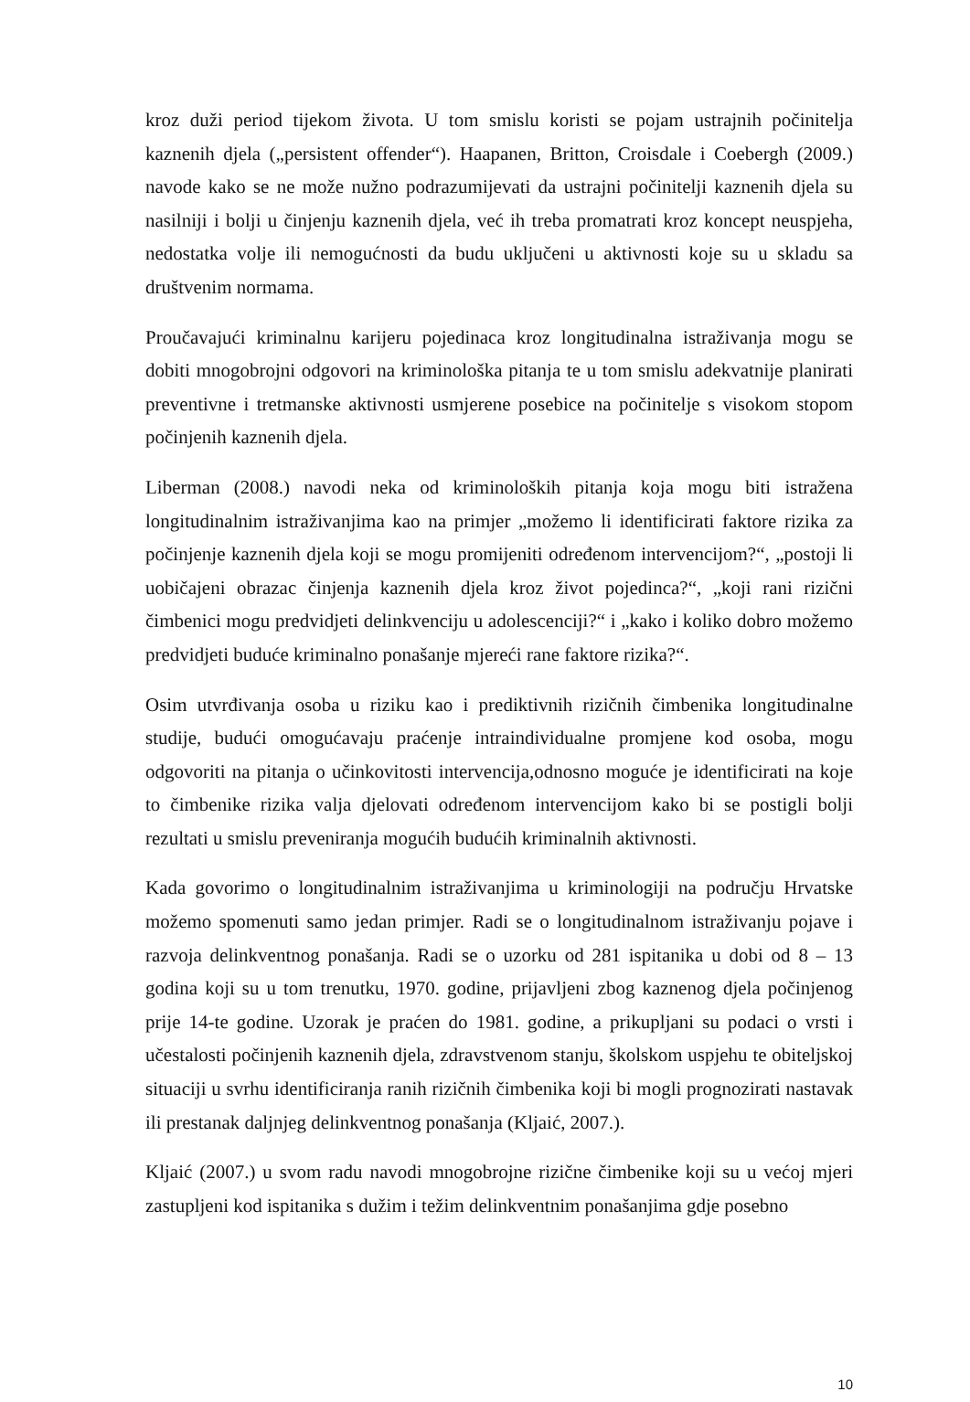kroz duži period tijekom života. U tom smislu koristi se pojam ustrajnih počinitelja kaznenih djela („persistent offender“). Haapanen, Britton, Croisdale i Coebergh (2009.) navode kako se ne može nužno podrazumijevati da ustrajni počinitelji kaznenih djela su nasilniji i bolji u činjenju kaznenih djela, već ih treba promatrati kroz koncept neuspjeha, nedostatka volje ili nemogućnosti da budu uključeni u aktivnosti koje su u skladu sa društvenim normama.
Proučavajući kriminalnu karijeru pojedinaca kroz longitudinalna istraživanja mogu se dobiti mnogobrojni odgovori na kriminološka pitanja te u tom smislu adekvatnije planirati preventivne i tretmanske aktivnosti usmjerene posebice na počinitelje s visokom stopom počinjenih kaznenih djela.
Liberman (2008.) navodi neka od kriminoloških pitanja koja mogu biti istražena longitudinalnim istraživanjima kao na primjer „možemo li identificirati faktore rizika za počinjenje kaznenih djela koji se mogu promijeniti određenom intervencijom?“, „postoji li uobičajeni obrazac činjenja kaznenih djela kroz život pojedinca?“, „koji rani rizični čimbenici mogu predvidjeti delinkvenciju u adolescenciji?“ i „kako i koliko dobro možemo predvidjeti buduće kriminalno ponašanje mjereći rane faktore rizika?“.
Osim utvrđivanja osoba u riziku kao i prediktivnih rizičnih čimbenika longitudinalne studije, budući omogućavaju praćenje intraindividualne promjene kod osoba, mogu odgovoriti na pitanja o učinkovitosti intervencija,odnosno moguće je identificirati na koje to čimbenike rizika valja djelovati određenom intervencijom kako bi se postigli bolji rezultati u smislu preveniranja mogućih budućih kriminalnih aktivnosti.
Kada govorimo o longitudinalnim istraživanjima u kriminologiji na području Hrvatske možemo spomenuti samo jedan primjer. Radi se o longitudinalnom istraživanju pojave i razvoja delinkventnog ponašanja. Radi se o uzorku od 281 ispitanika u dobi od 8 – 13 godina koji su u tom trenutku, 1970. godine, prijavljeni zbog kaznenog djela počinjenog prije 14-te godine. Uzorak je praćen do 1981. godine, a prikupljani su podaci o vrsti i učestalosti počinjenih kaznenih djela, zdravstvenom stanju, školskom uspjehu te obiteljskoj situaciji u svrhu identificiranja ranih rizičnih čimbenika koji bi mogli prognozirati nastavak ili prestanak daljnjeg delinkventnog ponašanja (Kljaić, 2007.).
Kljaić (2007.) u svom radu navodi mnogobrojne rizične čimbenike koji su u većoj mjeri zastupljeni kod ispitanika s dužim i težim delinkventnim ponašanjima gdje posebno
10